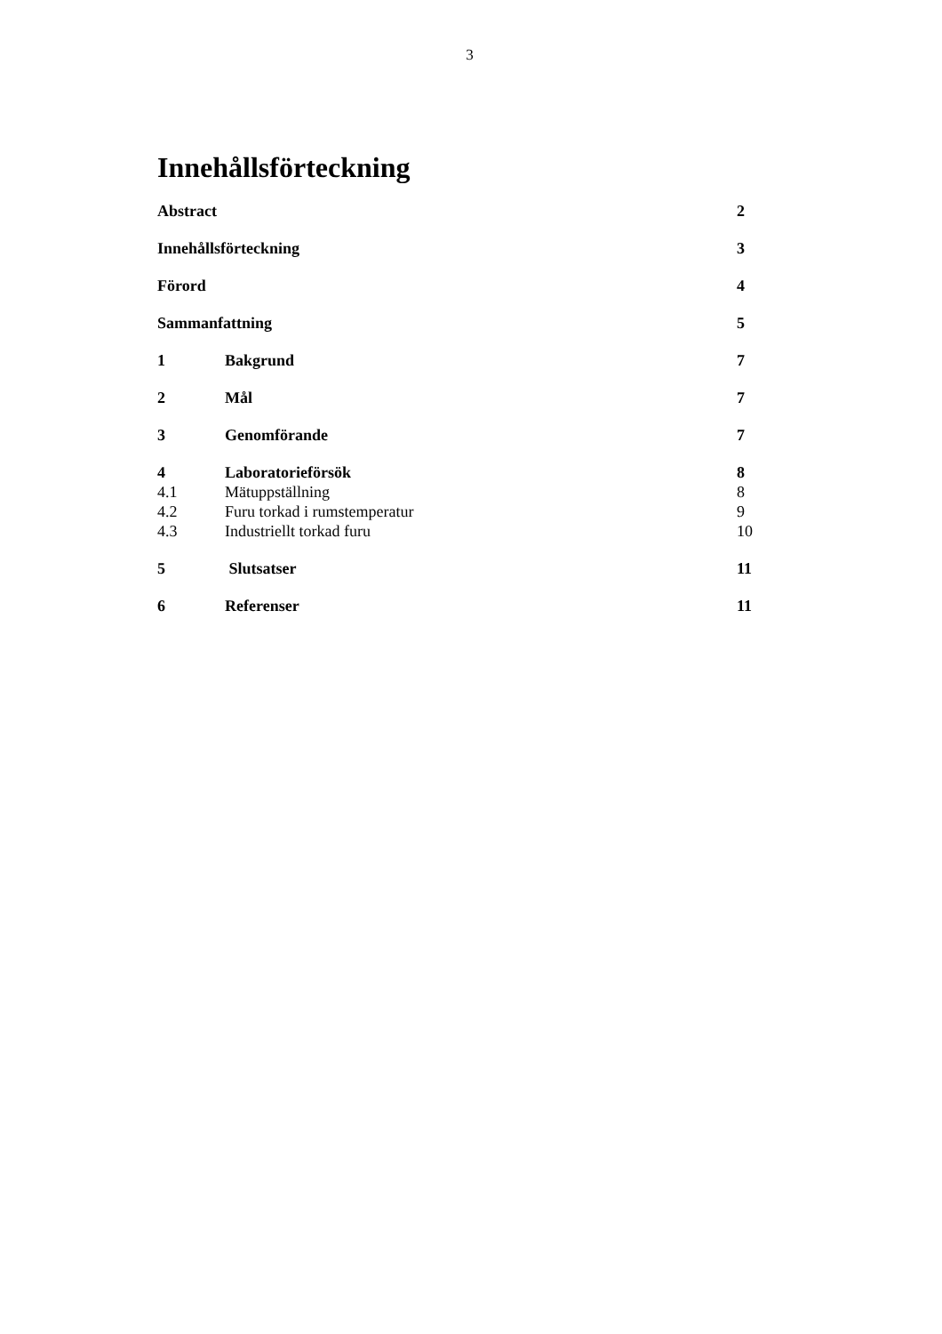3
Innehållsförteckning
Abstract 2
Innehållsförteckning 3
Förord 4
Sammanfattning 5
1 Bakgrund 7
2 Mål 7
3 Genomförande 7
4 Laboratorieförsök 8
4.1 Mätuppställning 8
4.2 Furu torkad i rumstemperatur 9
4.3 Industriellt torkad furu 10
5 Slutsatser 11
6 Referenser 11